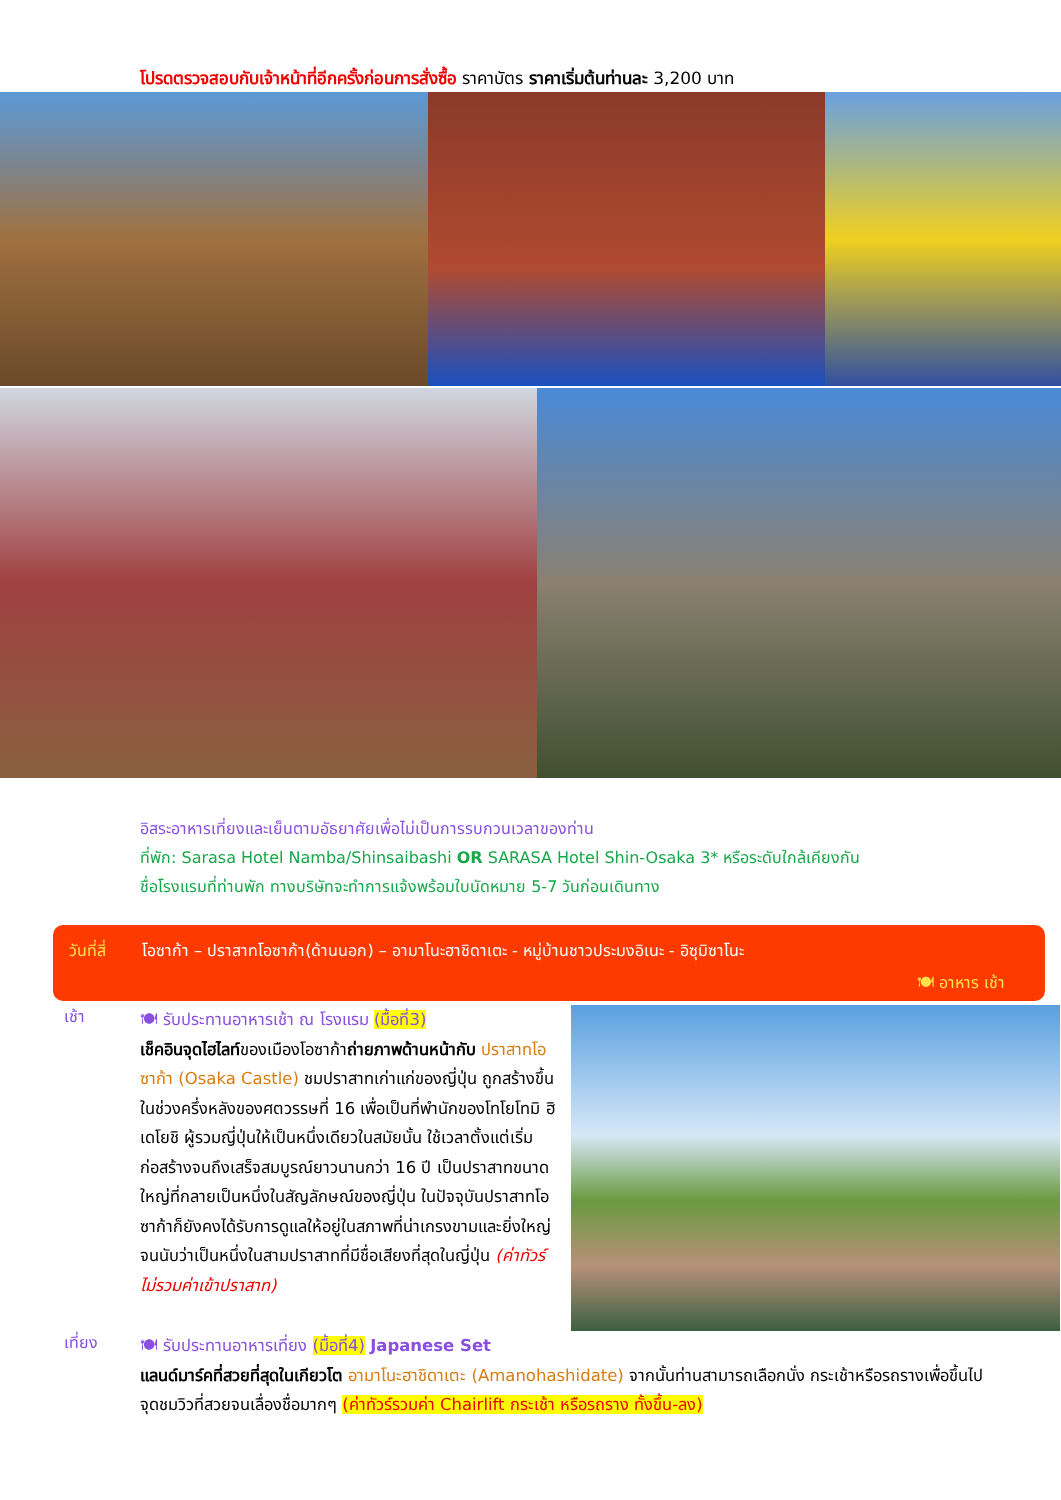โปรดตรวจสอบกับเจ้าหน้าที่อีกครั้งก่อนการสั่งซื้อ ราคาบัตร ราคาเริ่มต้นท่านละ 3,200 บาท
อิสระอาหารเที่ยงและเย็นตามอัธยาศัยเพื่อไม่เป็นการรบกวนเวลาของท่าน
ที่พัก: Sarasa Hotel Namba/Shinsaibashi OR SARASA Hotel Shin-Osaka 3* หรือระดับใกล้เคียงกัน
ชื่อโรงแรมที่ท่านพัก ทางบริษัทจะทำการแจ้งพร้อมใบนัดหมาย 5-7 วันก่อนเดินทาง
วันที่สี่ โอซาก้า – ปราสาทโอซาก้า(ด้านนอก) – อามาโนะฮาชิดาเตะ - หมู่บ้านชาวประมงอิเนะ - อิซุมิซาโนะ
🍽 อาหาร เช้า
เช้า
🍽 รับประทานอาหารเช้า ณ โรงแรม (มื้อที่3)
เช็คอินจุดไฮไลท์ของเมืองโอซาก้าถ่ายภาพด้านหน้ากับ ปราสาทโอซาก้า (Osaka Castle) ชมปราสาทเก่าแก่ของญี่ปุ่น ถูกสร้างขึ้นในช่วงครึ่งหลังของศตวรรษที่ 16 เพื่อเป็นที่พำนักของโทโยโทมิ ฮิเดโยชิ ผู้รวมญี่ปุ่นให้เป็นหนึ่งเดียวในสมัยนั้น ใช้เวลาตั้งแต่เริ่มก่อสร้างจนถึงเสร็จสมบูรณ์ยาวนานกว่า 16 ปี เป็นปราสาทขนาดใหญ่ที่กลายเป็นหนึ่งในสัญลักษณ์ของญี่ปุ่น ในปัจจุบันปราสาทโอซาก้าก็ยังคงได้รับการดูแลให้อยู่ในสภาพที่น่าเกรงขามและยิ่งใหญ่ จนนับว่าเป็นหนึ่งในสามปราสาทที่มีชื่อเสียงที่สุดในญี่ปุ่น (ค่าทัวร์ไม่รวมค่าเข้าปราสาท)
เที่ยง
🍽 รับประทานอาหารเที่ยง (มื้อที่4) Japanese Set
แลนด์มาร์คที่สวยที่สุดในเกียวโต อามาโนะฮาชิดาเตะ (Amanohashidate) จากนั้นท่านสามารถเลือกนั่ง กระเช้าหรือรถรางเพื่อขึ้นไปจุดชมวิวที่สวยจนเลื่องชื่อมากๆ (ค่าทัวร์รวมค่า Chairlift กระเช้า หรือรถราง ทั้งขึ้น-ลง)